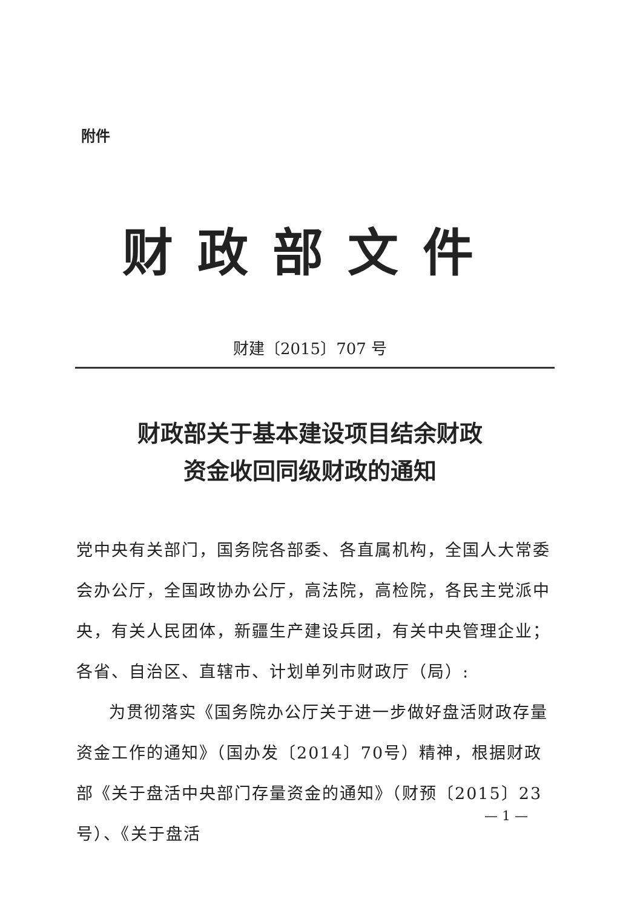附件
财政部文件
财建〔2015〕707 号
财政部关于基本建设项目结余财政
资金收回同级财政的通知
党中央有关部门，国务院各部委、各直属机构，全国人大常委会办公厅，全国政协办公厅，高法院，高检院，各民主党派中央，有关人民团体，新疆生产建设兵团，有关中央管理企业；各省、自治区、直辖市、计划单列市财政厅（局）:
为贯彻落实《国务院办公厅关于进一步做好盘活财政存量资金工作的通知》（国办发〔2014〕70号）精神，根据财政部《关于盘活中央部门存量资金的通知》（财预〔2015〕23号）、《关于盘活
— 1 —